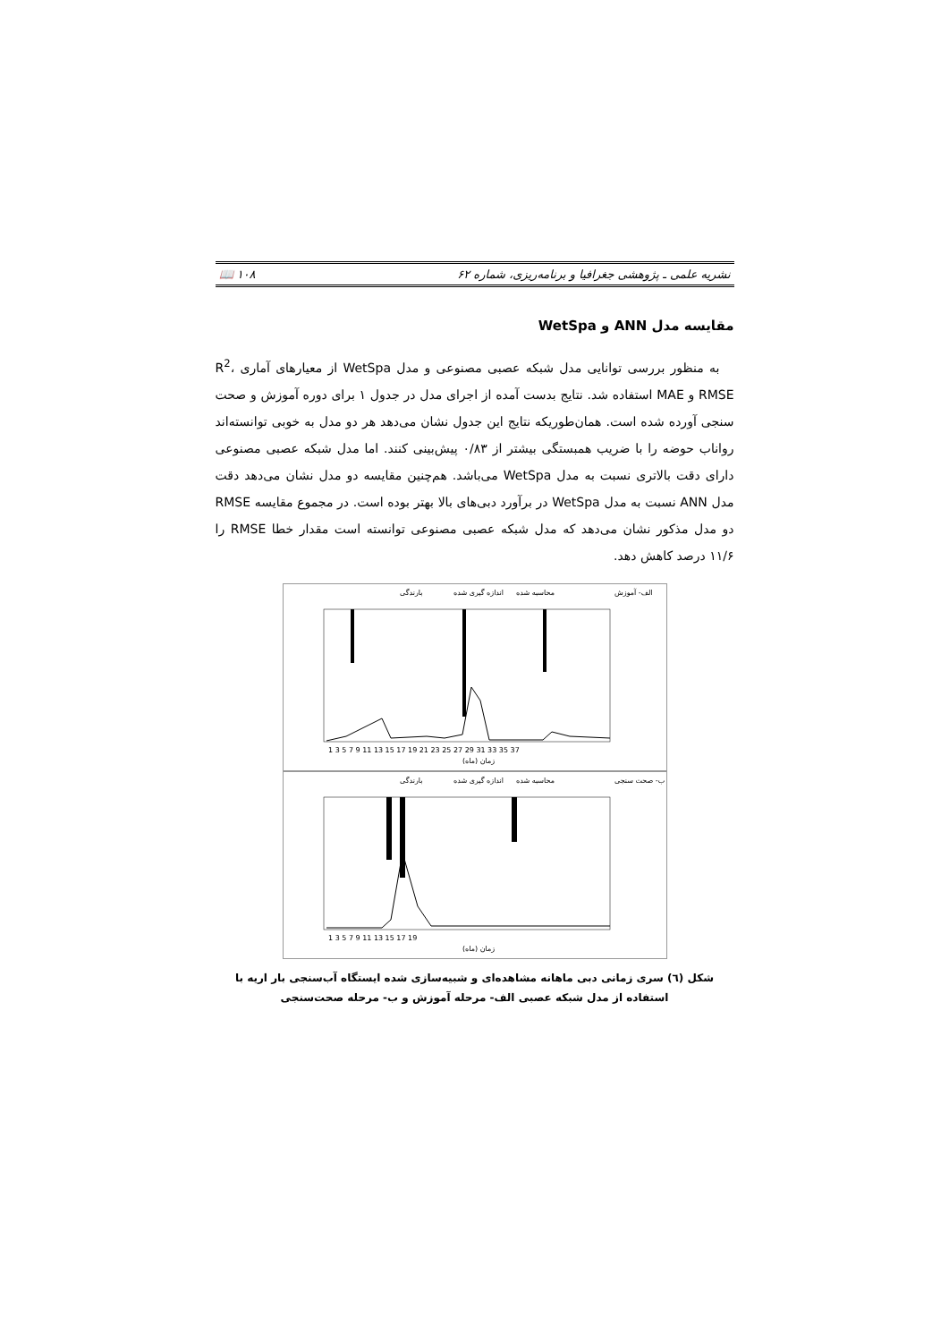نشریه علمی ـ پژوهشی جغرافیا و برنامه‌ریزی، شماره ۶۲ ۱۰۸ 📖
مقایسه مدل ANN و WetSpa
به منظور بررسی توانایی مدل شبکه عصبی مصنوعی و مدل WetSpa از معیارهای آماری R<sup>2</sup>، RMSE و MAE استفاده شد. نتایج بدست آمده از اجرای مدل در جدول ۱ برای دوره آموزش و صحت سنجی آورده شده است. همان‌طوریکه نتایج این جدول نشان می‌دهد هر دو مدل به خوبی توانسته‌اند رواناب حوضه را با ضریب همبستگی بیشتر از ۰/۸۳ پیش‌بینی کنند. اما مدل شبکه عصبی مصنوعی دارای دقت بالاتری نسبت به مدل WetSpa می‌باشد. هم‌چنین مقایسه دو مدل نشان می‌دهد دقت مدل ANN نسبت به مدل WetSpa در برآورد دبی‌های بالا بهتر بوده است. در مجموع مقایسه RMSE دو مدل مذکور نشان می‌دهد که مدل شبکه عصبی مصنوعی توانسته است مقدار خطا RMSE را ۱۱/۶ درصد کاهش دهد.
بارندگی
اندازه گیری شده
محاسبه شده
الف- آموزش
زمان (ماه)
1 3 5 7 9 11 13 15 17 19 21 23 25 27 29 31 33 35 37
بارندگی
اندازه گیری شده
محاسبه شده
ب- صحت سنجی
زمان (ماه)
1 3 5 7 9 11 13 15 17 19
شکل (٦) سری زمانی دبی ماهانه مشاهده‌ای و شبیه‌سازی شده ایستگاه آب‌سنجی بار اریه با استفاده از مدل شبکه عصبی الف- مرحله آموزش و ب- مرحله صحت‌سنجی